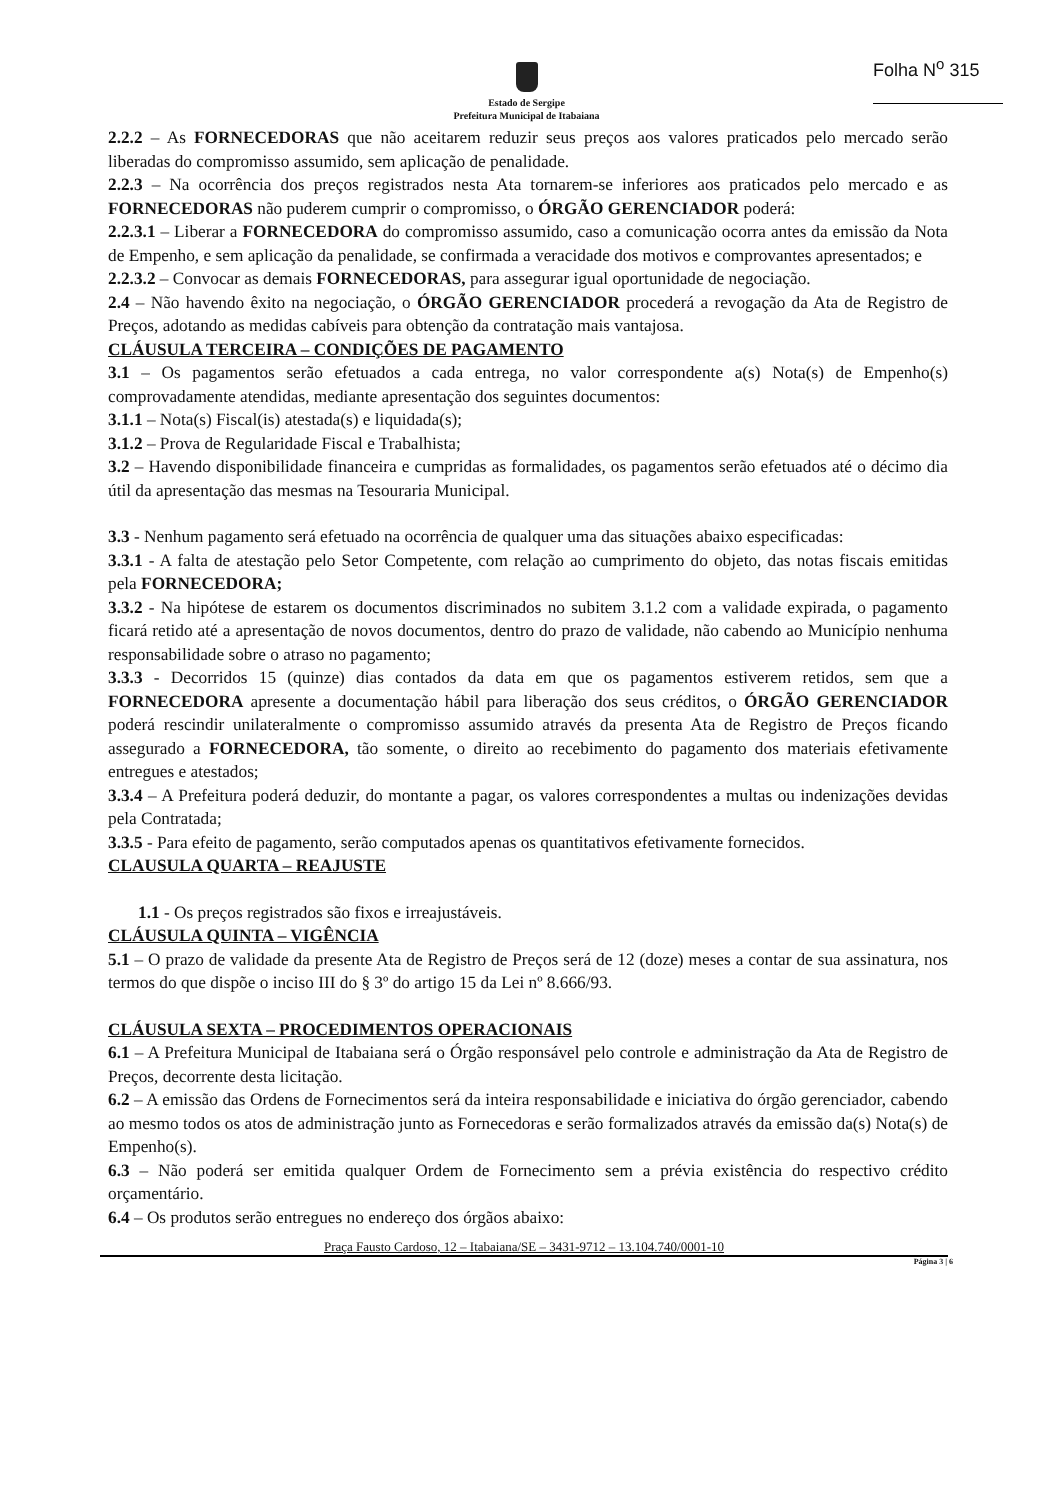Folha N<sup>o</sup> 315
Estado de Sergipe
Prefeitura Municipal de Itabaiana
2.2.2 – As FORNECEDORAS que não aceitarem reduzir seus preços aos valores praticados pelo mercado serão liberadas do compromisso assumido, sem aplicação de penalidade.
2.2.3 – Na ocorrência dos preços registrados nesta Ata tornarem-se inferiores aos praticados pelo mercado e as FORNECEDORAS não puderem cumprir o compromisso, o ÓRGÃO GERENCIADOR poderá:
2.2.3.1 – Liberar a FORNECEDORA do compromisso assumido, caso a comunicação ocorra antes da emissão da Nota de Empenho, e sem aplicação da penalidade, se confirmada a veracidade dos motivos e comprovantes apresentados; e
2.2.3.2 – Convocar as demais FORNECEDORAS, para assegurar igual oportunidade de negociação.
2.4 – Não havendo êxito na negociação, o ÓRGÃO GERENCIADOR procederá a revogação da Ata de Registro de Preços, adotando as medidas cabíveis para obtenção da contratação mais vantajosa.
CLÁUSULA TERCEIRA – CONDIÇÕES DE PAGAMENTO
3.1 – Os pagamentos serão efetuados a cada entrega, no valor correspondente a(s) Nota(s) de Empenho(s) comprovadamente atendidas, mediante apresentação dos seguintes documentos:
3.1.1 – Nota(s) Fiscal(is) atestada(s) e liquidada(s);
3.1.2 – Prova de Regularidade Fiscal e Trabalhista;
3.2 – Havendo disponibilidade financeira e cumpridas as formalidades, os pagamentos serão efetuados até o décimo dia útil da apresentação das mesmas na Tesouraria Municipal.
3.3 - Nenhum pagamento será efetuado na ocorrência de qualquer uma das situações abaixo especificadas:
3.3.1 - A falta de atestação pelo Setor Competente, com relação ao cumprimento do objeto, das notas fiscais emitidas pela FORNECEDORA;
3.3.2 - Na hipótese de estarem os documentos discriminados no subitem 3.1.2 com a validade expirada, o pagamento ficará retido até a apresentação de novos documentos, dentro do prazo de validade, não cabendo ao Município nenhuma responsabilidade sobre o atraso no pagamento;
3.3.3 - Decorridos 15 (quinze) dias contados da data em que os pagamentos estiverem retidos, sem que a FORNECEDORA apresente a documentação hábil para liberação dos seus créditos, o ÓRGÃO GERENCIADOR poderá rescindir unilateralmente o compromisso assumido através da presenta Ata de Registro de Preços ficando assegurado a FORNECEDORA, tão somente, o direito ao recebimento do pagamento dos materiais efetivamente entregues e atestados;
3.3.4 – A Prefeitura poderá deduzir, do montante a pagar, os valores correspondentes a multas ou indenizações devidas pela Contratada;
3.3.5 - Para efeito de pagamento, serão computados apenas os quantitativos efetivamente fornecidos.
CLAUSULA QUARTA – REAJUSTE
1.1 - Os preços registrados são fixos e irreajustáveis.
CLÁUSULA QUINTA – VIGÊNCIA
5.1 – O prazo de validade da presente Ata de Registro de Preços será de 12 (doze) meses a contar de sua assinatura, nos termos do que dispõe o inciso III do § 3º do artigo 15 da Lei nº 8.666/93.
CLÁUSULA SEXTA – PROCEDIMENTOS OPERACIONAIS
6.1 – A Prefeitura Municipal de Itabaiana será o Órgão responsável pelo controle e administração da Ata de Registro de Preços, decorrente desta licitação.
6.2 – A emissão das Ordens de Fornecimentos será da inteira responsabilidade e iniciativa do órgão gerenciador, cabendo ao mesmo todos os atos de administração junto as Fornecedoras e serão formalizados através da emissão da(s) Nota(s) de Empenho(s).
6.3 – Não poderá ser emitida qualquer Ordem de Fornecimento sem a prévia existência do respectivo crédito orçamentário.
6.4 – Os produtos serão entregues no endereço dos órgãos abaixo:
Praça Fausto Cardoso, 12 – Itabaiana/SE – 3431-9712 – 13.104.740/0001-10
Página 3 | 6